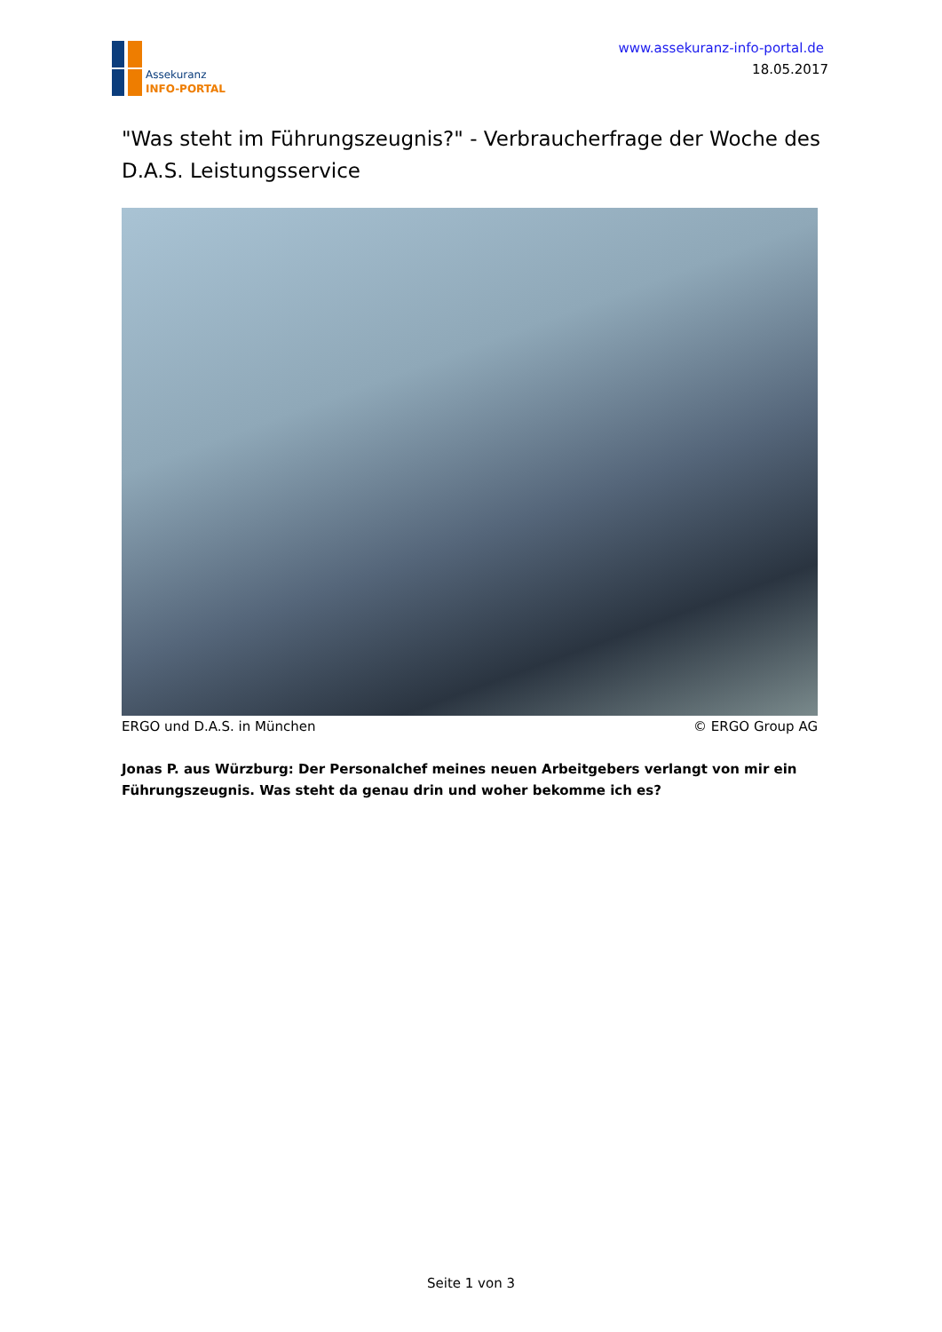Assekuranz
INFO-PORTAL
www.assekuranz-info-portal.de
18.05.2017
"Was steht im Führungszeugnis?" - Verbraucherfrage der Woche des D.A.S. Leistungsservice
ERGO und D.A.S. in München © ERGO Group AG
Jonas P. aus Würzburg: Der Personalchef meines neuen Arbeitgebers verlangt von mir ein Führungszeugnis. Was steht da genau drin und woher bekomme ich es?
Seite 1 von 3